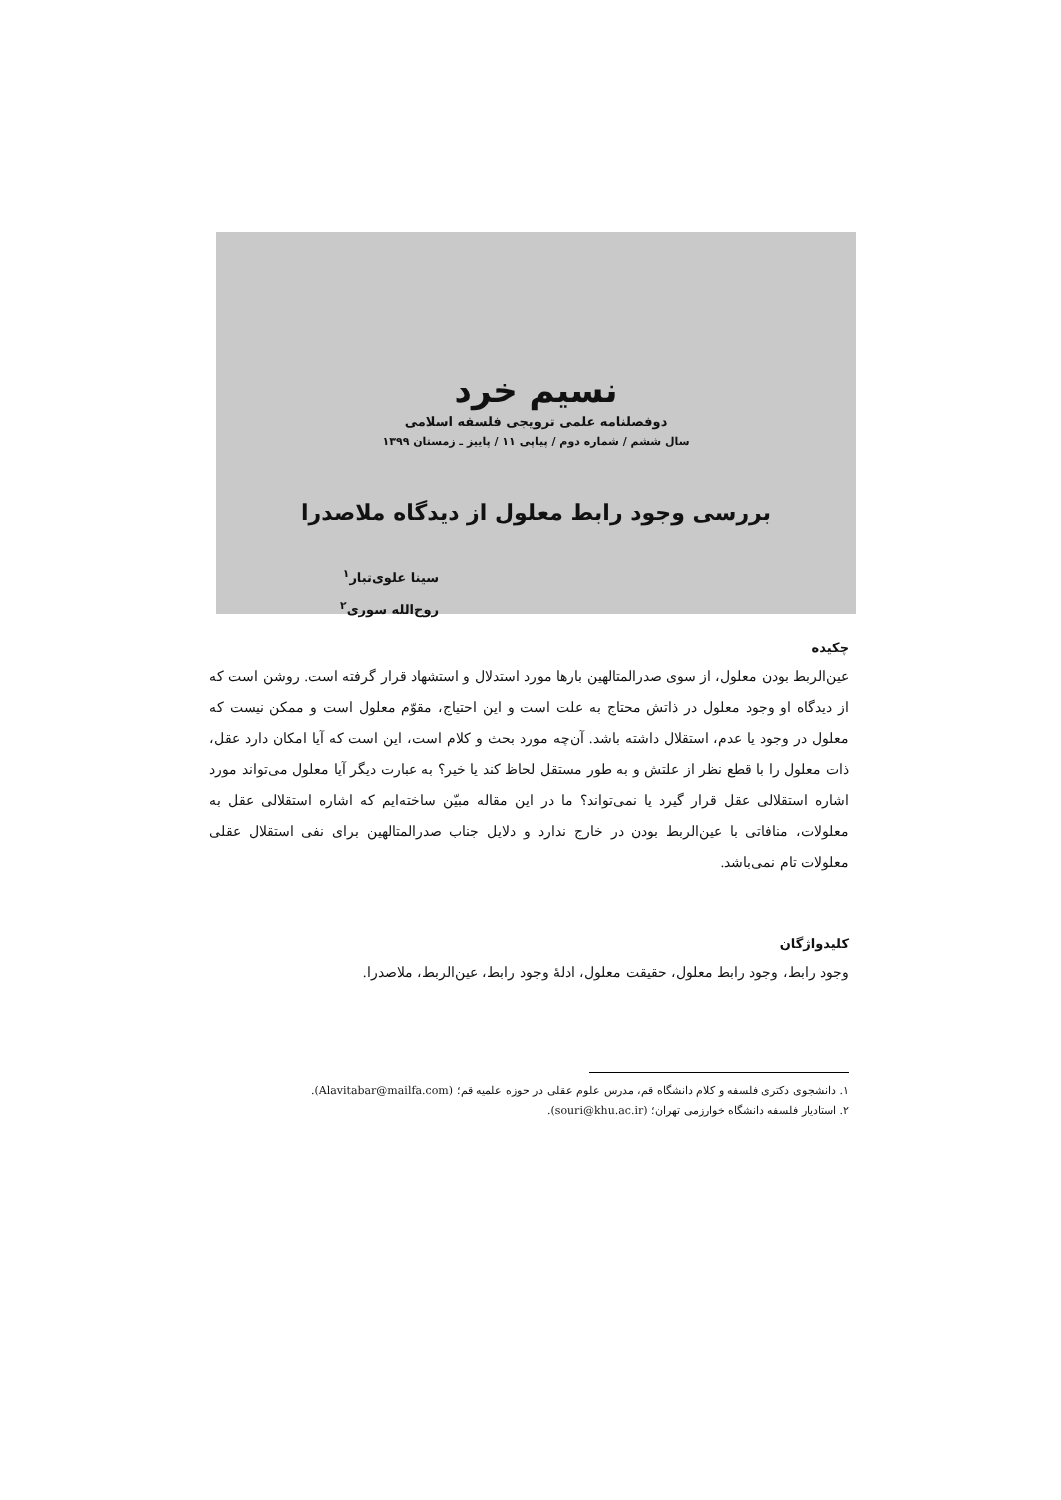نسیم خرد
دوفصلنامه علمی ترویجی فلسفه اسلامی
سال ششم / شماره دوم / پیاپی ۱۱ / پاییز ـ زمستان ۱۳۹۹
بررسی وجود رابط معلول از دیدگاه ملاصدرا
سینا علوی‌تبار<sup>۱</sup>
روح‌الله سوری<sup>۲</sup>
چکیده
عین‌الربط بودن معلول، از سوی صدرالمتالهین بارها مورد استدلال و استشهاد قرار گرفته است. روشن است که از دیدگاه او وجود معلول در ذاتش محتاج به علت است و این احتیاج، مقوّم معلول است و ممکن نیست که معلول در وجود یا عدم، استقلال داشته باشد. آن‌چه مورد بحث و کلام است، این است که آیا امکان دارد عقل، ذات معلول را با قطع نظر از علتش و به طور مستقل لحاظ کند یا خیر؟ به عبارت دیگر آیا معلول می‌تواند مورد اشاره استقلالی عقل قرار گیرد یا نمی‌تواند؟ ما در این مقاله مبیّن ساخته‌ایم که اشاره استقلالی عقل به معلولات، منافاتی با عین‌الربط بودن در خارج ندارد و دلایل جناب صدرالمتالهین برای نفی استقلال عقلی معلولات تام نمی‌باشد.
کلیدواژگان
وجود رابط، وجود رابط معلول، حقیقت معلول، ادلهٔ وجود رابط، عین‌الربط، ملاصدرا.
۱. دانشجوی دکتری فلسفه و کلام دانشگاه قم، مدرس علوم عقلی در حوزه علمیه قم؛ (Alavitabar@mailfa.com).
۲. استادیار فلسفه دانشگاه خوارزمی تهران؛ (souri@khu.ac.ir).